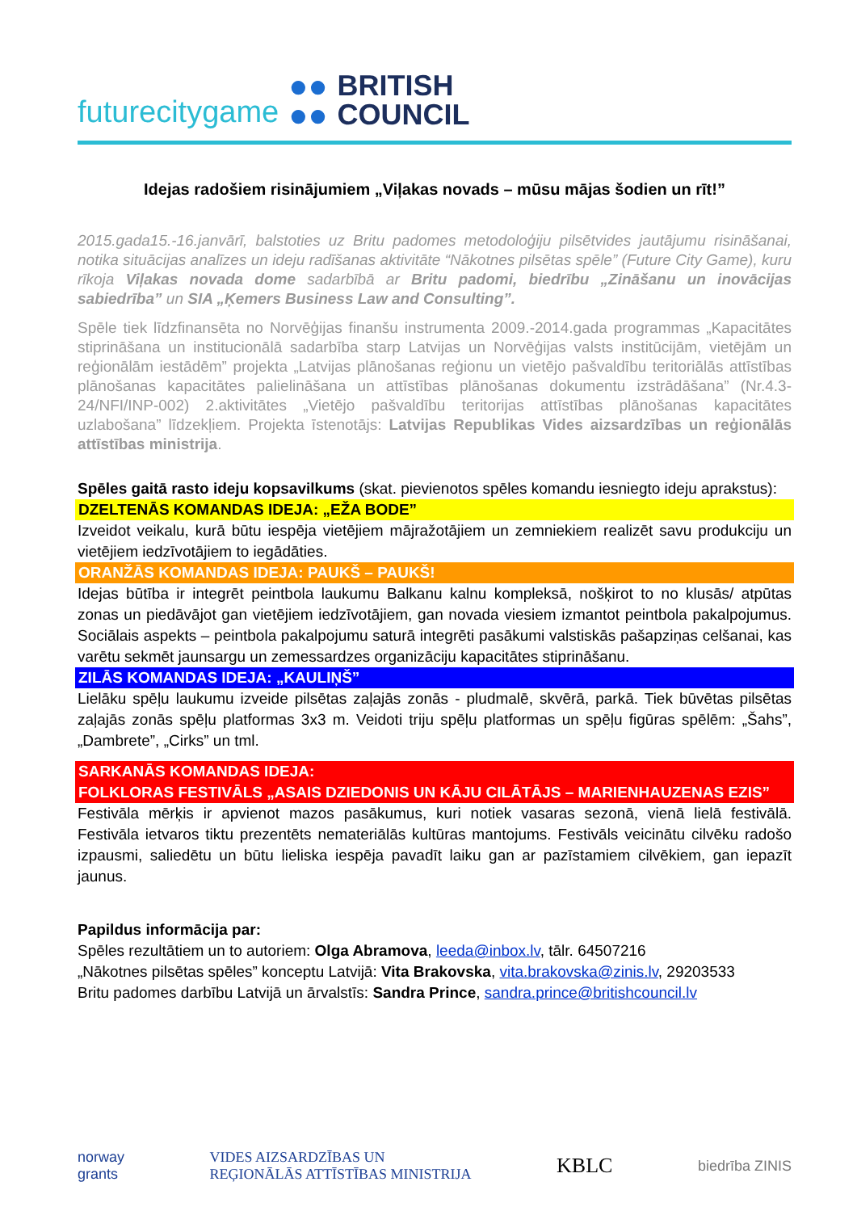futurecitygame ●●
●● BRITISH
COUNCIL
Idejas radošiem risinājumiem „Viļakas novads – mūsu mājas šodien un rīt!”
2015.gada15.-16.janvārī, balstoties uz Britu padomes metodoloģiju pilsētvides jautājumu risināšanai, notika situācijas analīzes un ideju radīšanas aktivitāte “Nākotnes pilsētas spēle” (Future City Game), kuru rīkoja Viļakas novada dome sadarbībā ar Britu padomi, biedrību „Zināšanu un inovācijas sabiedrība” un SIA „Ķemers Business Law and Consulting”.
Spēle tiek līdzfinansēta no Norvēģijas finanšu instrumenta 2009.-2014.gada programmas „Kapacitātes stiprināšana un institucionālā sadarbība starp Latvijas un Norvēģijas valsts institūcijām, vietējām un reģionālām iestādēm” projekta „Latvijas plānošanas reģionu un vietējo pašvaldību teritoriālās attīstības plānošanas kapacitātes palielināšana un attīstības plānošanas dokumentu izstrādāšana” (Nr.4.3-24/NFI/INP-002) 2.aktivitātes „Vietējo pašvaldību teritorijas attīstības plānošanas kapacitātes uzlabošana” līdzekļiem. Projekta īstenotājs: Latvijas Republikas Vides aizsardzības un reģionālās attīstības ministrija.
Spēles gaitā rasto ideju kopsavilkums (skat. pievienotos spēles komandu iesniegto ideju aprakstus):
DZELTENĀS KOMANDAS IDEJA: „EŽA BODE”
Izveidot veikalu, kurā būtu iespēja vietējiem mājražotājiem un zemniekiem realizēt savu produkciju un vietējiem iedzīvotājiem to iegādāties.
ORANŽĀS KOMANDAS IDEJA: PAUKŠ – PAUKŠ!
Idejas būtība ir integrēt peintbola laukumu Balkanu kalnu kompleksā, nošķirot to no klusās/ atpūtas zonas un piedāvājot gan vietējiem iedzīvotājiem, gan novada viesiem izmantot peintbola pakalpojumus. Sociālais aspekts – peintbola pakalpojumu saturā integrēti pasākumi valstiskās pašapziņas celšanai, kas varētu sekmēt jaunsargu un zemessardzes organizāciju kapacitātes stiprināšanu.
ZILĀS KOMANDAS IDEJA: „KAULIŅŠ”
Lielāku spēļu laukumu izveide pilsētas zaļajās zonās - pludmalē, skvērā, parkā. Tiek būvētas pilsētas zaļajās zonās spēļu platformas 3x3 m. Veidoti triju spēļu platformas un spēļu figūras spēlēm: „Šahs”, „Dambrete”, „Cirks” un tml.
SARKANĀS KOMANDAS IDEJA:
FOLKLORAS FESTIVĀLS „ASAIS DZIEDONIS UN KĀJU CILĀTĀJS – MARIENHAUZENAS EZIS”
Festivāla mērķis ir apvienot mazos pasākumus, kuri notiek vasaras sezonā, vienā lielā festivālā. Festivāla ietvaros tiktu prezentēts nemateriālās kultūras mantojums. Festivāls veicinātu cilvēku radošo izpausmi, saliedētu un būtu lieliska iespēja pavadīt laiku gan ar pazīstamiem cilvēkiem, gan iepazīt jaunus.
Papildus informācija par:
Spēles rezultātiem un to autoriem: Olga Abramova, leeda@inbox.lv, tālr. 64507216
„Nākotnes pilsētas spēles” konceptu Latvijā: Vita Brakovska, vita.brakovska@zinis.lv, 29203533
Britu padomes darbību Latvijā un ārvalstīs: Sandra Prince, sandra.prince@britishcouncil.lv
norway
grants VIDES AIZSARDZĪBAS UN
REĢIONĀLĀS ATTĪSTĪBAS MINISTRIJA KBLC biedrība ZINIS